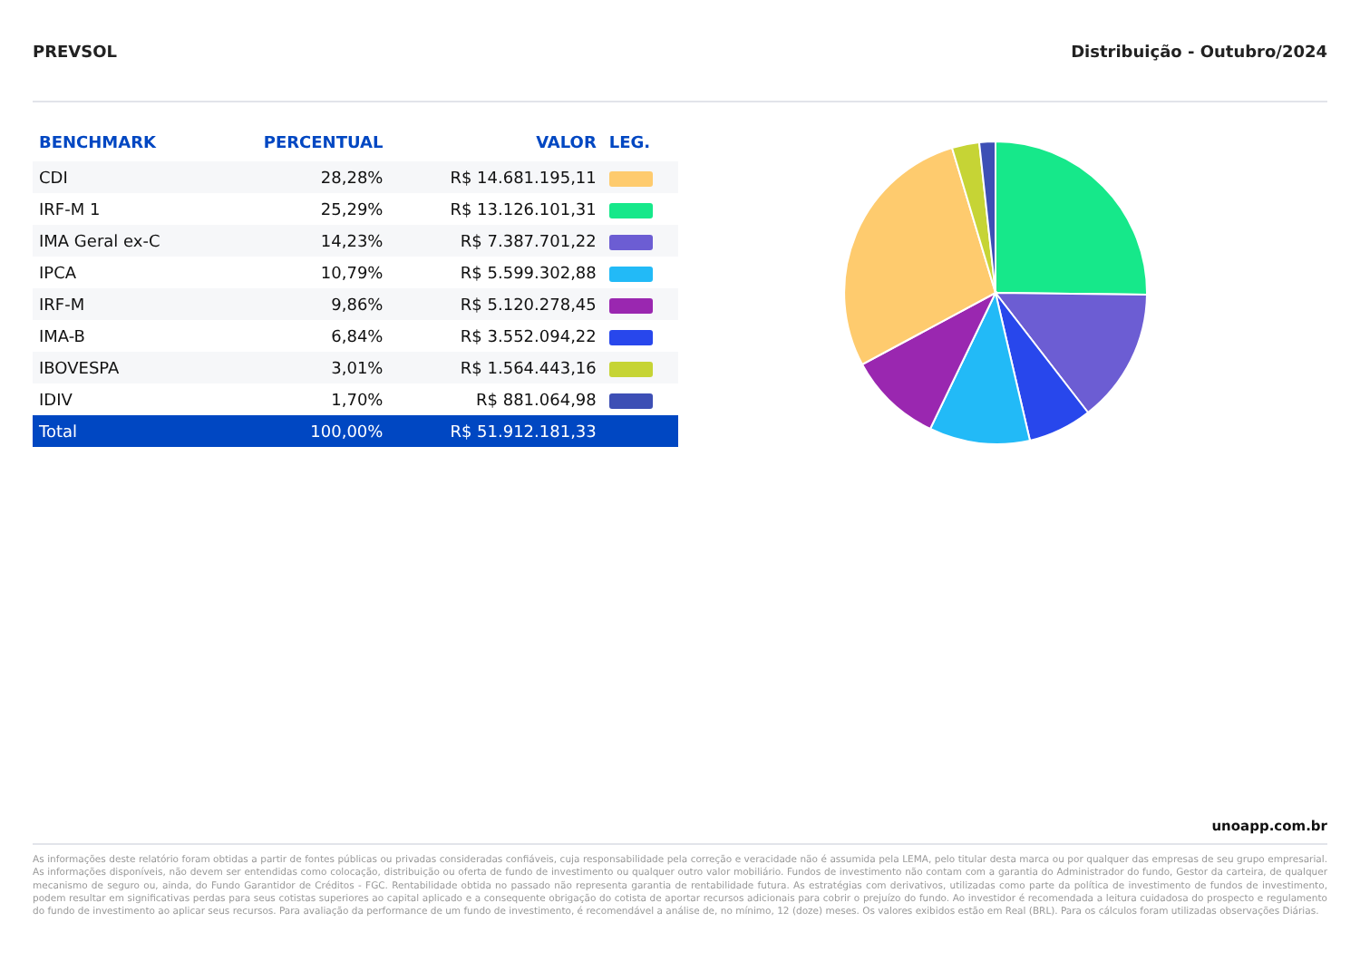PREVSOL Distribuição - Outubro/2024
| BENCHMARK | PERCENTUAL | VALOR | LEG. |
| --- | --- | --- | --- |
| CDI | 28,28% | R$ 14.681.195,11 | |
| IRF-M 1 | 25,29% | R$ 13.126.101,31 | |
| IMA Geral ex-C | 14,23% | R$ 7.387.701,22 | |
| IPCA | 10,79% | R$ 5.599.302,88 | |
| IRF-M | 9,86% | R$ 5.120.278,45 | |
| IMA-B | 6,84% | R$ 3.552.094,22 | |
| IBOVESPA | 3,01% | R$ 1.564.443,16 | |
| IDIV | 1,70% | R$ 881.064,98 | |
| Total | 100,00% | R$ 51.912.181,33 | |
unoapp.com.br
As informações deste relatório foram obtidas a partir de fontes públicas ou privadas consideradas confiáveis, cuja responsabilidade pela correção e veracidade não é assumida pela LEMA, pelo titular desta marca ou por qualquer das empresas de seu grupo empresarial. As informações disponíveis, não devem ser entendidas como colocação, distribuição ou oferta de fundo de investimento ou qualquer outro valor mobiliário. Fundos de investimento não contam com a garantia do Administrador do fundo, Gestor da carteira, de qualquer mecanismo de seguro ou, ainda, do Fundo Garantidor de Créditos - FGC. Rentabilidade obtida no passado não representa garantia de rentabilidade futura. As estratégias com derivativos, utilizadas como parte da política de investimento de fundos de investimento, podem resultar em significativas perdas para seus cotistas superiores ao capital aplicado e a consequente obrigação do cotista de aportar recursos adicionais para cobrir o prejuízo do fundo. Ao investidor é recomendada a leitura cuidadosa do prospecto e regulamento do fundo de investimento ao aplicar seus recursos. Para avaliação da performance de um fundo de investimento, é recomendável a análise de, no mínimo, 12 (doze) meses. Os valores exibidos estão em Real (BRL). Para os cálculos foram utilizadas observações Diárias.